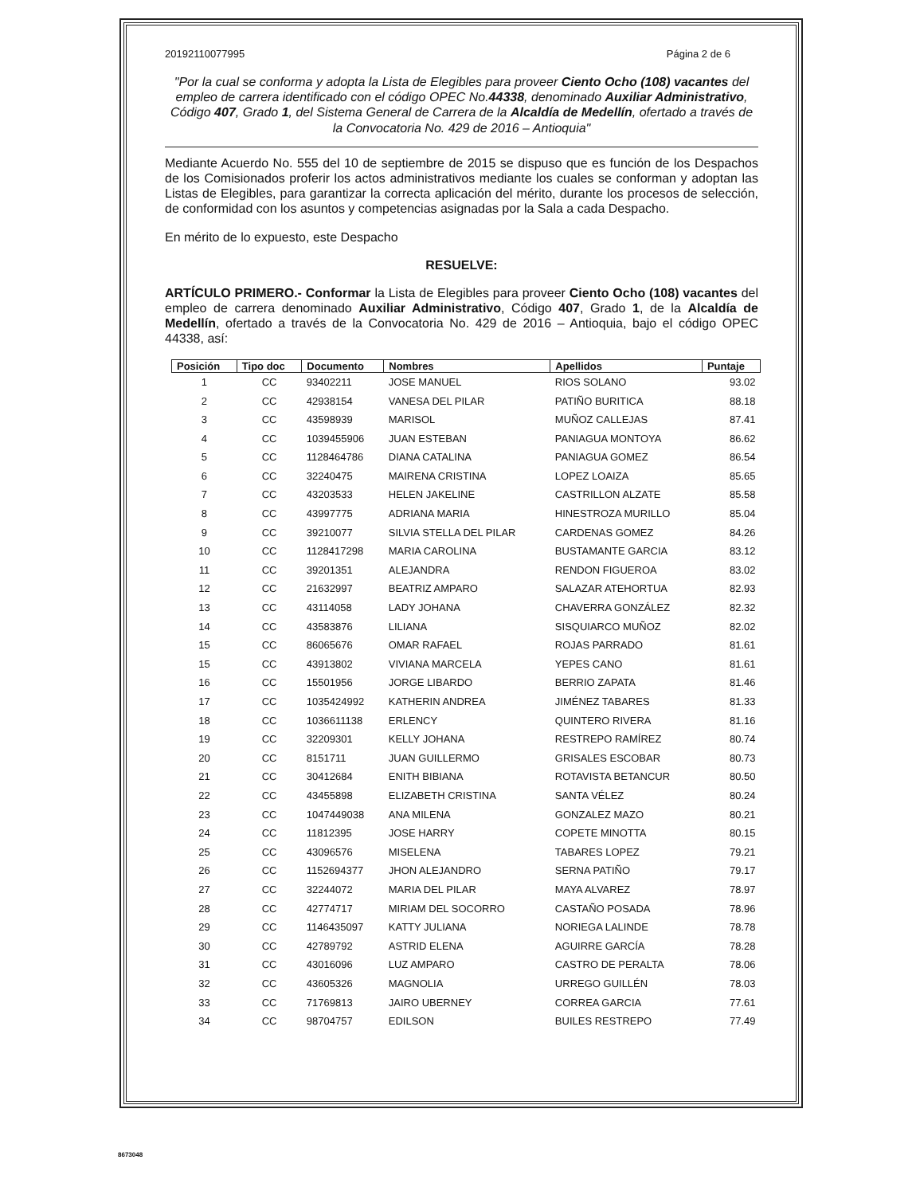20192110077995 Página 2 de 6
"Por la cual se conforma y adopta la Lista de Elegibles para proveer Ciento Ocho (108) vacantes del empleo de carrera identificado con el código OPEC No.44338, denominado Auxiliar Administrativo, Código 407, Grado 1, del Sistema General de Carrera de la Alcaldía de Medellín, ofertado a través de la Convocatoria No. 429 de 2016 – Antioquia"
Mediante Acuerdo No. 555 del 10 de septiembre de 2015 se dispuso que es función de los Despachos de los Comisionados proferir los actos administrativos mediante los cuales se conforman y adoptan las Listas de Elegibles, para garantizar la correcta aplicación del mérito, durante los procesos de selección, de conformidad con los asuntos y competencias asignadas por la Sala a cada Despacho.
En mérito de lo expuesto, este Despacho
RESUELVE:
ARTÍCULO PRIMERO.- Conformar la Lista de Elegibles para proveer Ciento Ocho (108) vacantes del empleo de carrera denominado Auxiliar Administrativo, Código 407, Grado 1, de la Alcaldía de Medellín, ofertado a través de la Convocatoria No. 429 de 2016 – Antioquia, bajo el código OPEC 44338, así:
| Posición | Tipo doc | Documento | Nombres | Apellidos | Puntaje |
| --- | --- | --- | --- | --- | --- |
| 1 | CC | 93402211 | JOSE MANUEL | RIOS SOLANO | 93.02 |
| 2 | CC | 42938154 | VANESA DEL PILAR | PATIÑO BURITICA | 88.18 |
| 3 | CC | 43598939 | MARISOL | MUÑOZ CALLEJAS | 87.41 |
| 4 | CC | 1039455906 | JUAN ESTEBAN | PANIAGUA MONTOYA | 86.62 |
| 5 | CC | 1128464786 | DIANA CATALINA | PANIAGUA GOMEZ | 86.54 |
| 6 | CC | 32240475 | MAIRENA CRISTINA | LOPEZ LOAIZA | 85.65 |
| 7 | CC | 43203533 | HELEN JAKELINE | CASTRILLON ALZATE | 85.58 |
| 8 | CC | 43997775 | ADRIANA MARIA | HINESTROZA MURILLO | 85.04 |
| 9 | CC | 39210077 | SILVIA STELLA DEL PILAR | CARDENAS GOMEZ | 84.26 |
| 10 | CC | 1128417298 | MARIA CAROLINA | BUSTAMANTE GARCIA | 83.12 |
| 11 | CC | 39201351 | ALEJANDRA | RENDON FIGUEROA | 83.02 |
| 12 | CC | 21632997 | BEATRIZ AMPARO | SALAZAR ATEHORTUA | 82.93 |
| 13 | CC | 43114058 | LADY JOHANA | CHAVERRA GONZÁLEZ | 82.32 |
| 14 | CC | 43583876 | LILIANA | SISQUIARCO MUÑOZ | 82.02 |
| 15 | CC | 86065676 | OMAR RAFAEL | ROJAS PARRADO | 81.61 |
| 15 | CC | 43913802 | VIVIANA MARCELA | YEPES CANO | 81.61 |
| 16 | CC | 15501956 | JORGE LIBARDO | BERRIO ZAPATA | 81.46 |
| 17 | CC | 1035424992 | KATHERIN ANDREA | JIMÉNEZ TABARES | 81.33 |
| 18 | CC | 1036611138 | ERLENCY | QUINTERO RIVERA | 81.16 |
| 19 | CC | 32209301 | KELLY JOHANA | RESTREPO RAMÍREZ | 80.74 |
| 20 | CC | 8151711 | JUAN GUILLERMO | GRISALES ESCOBAR | 80.73 |
| 21 | CC | 30412684 | ENITH BIBIANA | ROTAVISTA BETANCUR | 80.50 |
| 22 | CC | 43455898 | ELIZABETH CRISTINA | SANTA VÉLEZ | 80.24 |
| 23 | CC | 1047449038 | ANA MILENA | GONZALEZ MAZO | 80.21 |
| 24 | CC | 11812395 | JOSE HARRY | COPETE MINOTTA | 80.15 |
| 25 | CC | 43096576 | MISELENA | TABARES LOPEZ | 79.21 |
| 26 | CC | 1152694377 | JHON ALEJANDRO | SERNA PATIÑO | 79.17 |
| 27 | CC | 32244072 | MARIA DEL PILAR | MAYA ALVAREZ | 78.97 |
| 28 | CC | 42774717 | MIRIAM DEL SOCORRO | CASTAÑO POSADA | 78.96 |
| 29 | CC | 1146435097 | KATTY JULIANA | NORIEGA LALINDE | 78.78 |
| 30 | CC | 42789792 | ASTRID ELENA | AGUIRRE GARCÍA | 78.28 |
| 31 | CC | 43016096 | LUZ AMPARO | CASTRO DE PERALTA | 78.06 |
| 32 | CC | 43605326 | MAGNOLIA | URREGO GUILLÉN | 78.03 |
| 33 | CC | 71769813 | JAIRO UBERNEY | CORREA GARCIA | 77.61 |
| 34 | CC | 98704757 | EDILSON | BUILES RESTREPO | 77.49 |
8673048